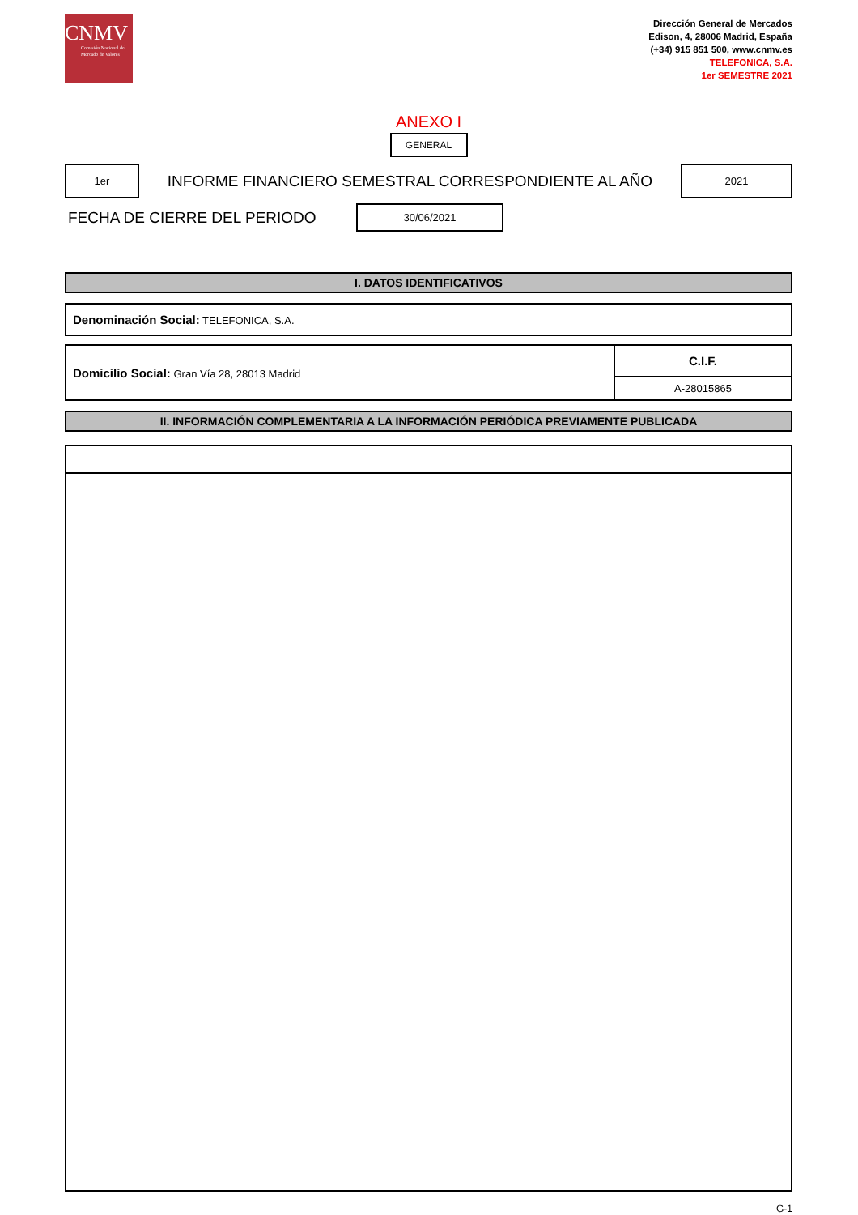CNMV
Comisión Nacional del Mercado de Valores
Dirección General de Mercados
Edison, 4, 28006 Madrid, España
(+34) 915 851 500, www.cnmv.es
TELEFONICA, S.A.
1er SEMESTRE 2021
ANEXO I
GENERAL
1er
INFORME FINANCIERO SEMESTRAL CORRESPONDIENTE AL AÑO
2021
FECHA DE CIERRE DEL PERIODO
30/06/2021
I. DATOS IDENTIFICATIVOS
| Denominación Social: TELEFONICA, S.A. |
| Domicilio Social: Gran Vía 28, 28013 Madrid | C.I.F. |
| | A-28015865 |
II. INFORMACIÓN COMPLEMENTARIA A LA INFORMACIÓN PERIÓDICA PREVIAMENTE PUBLICADA
G-1